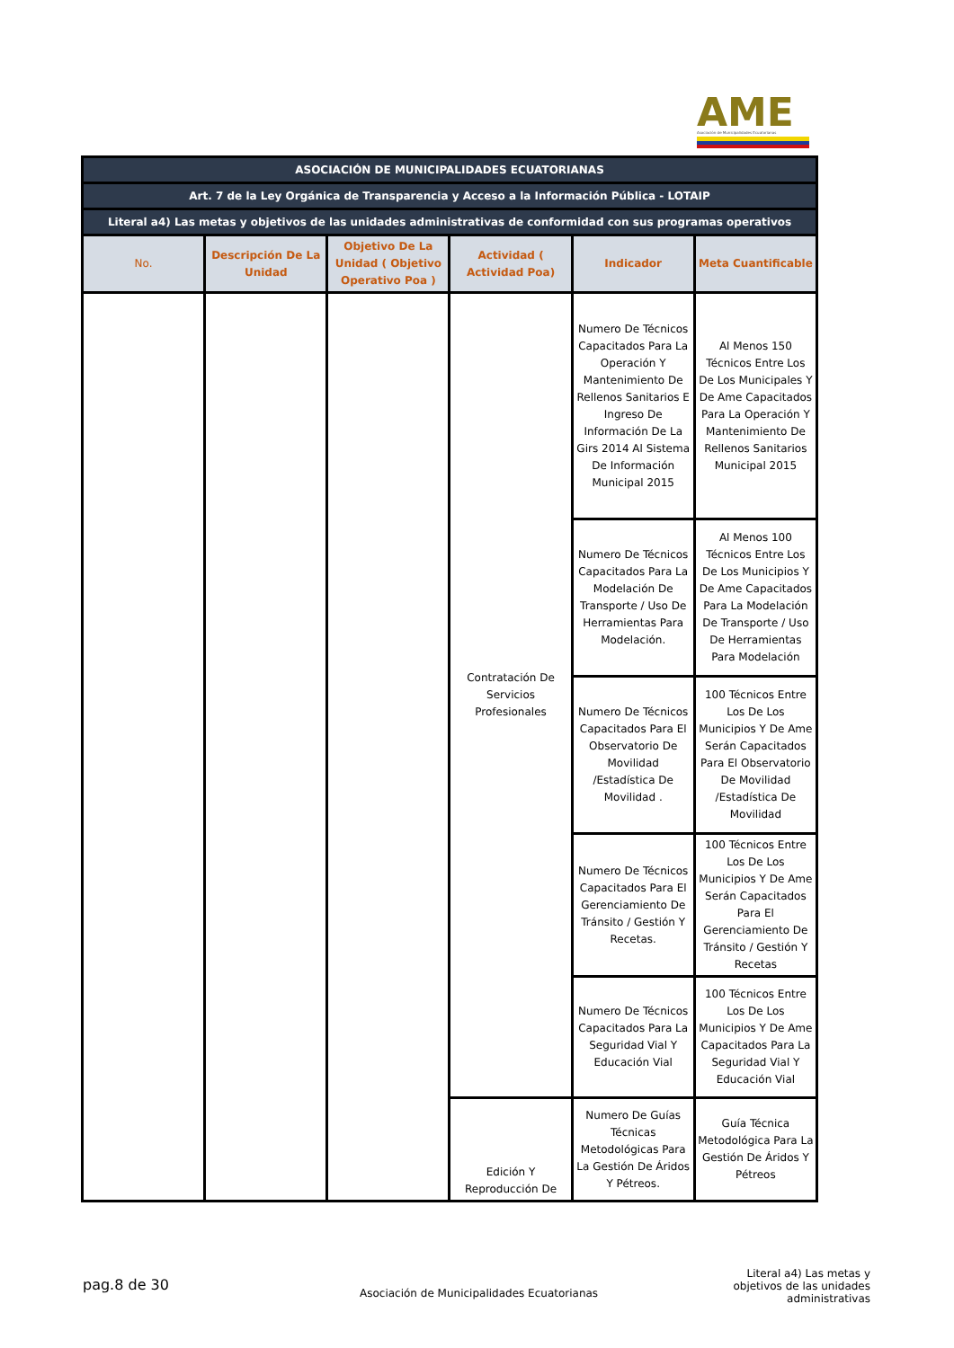AME
Asociación de Municipalidades Ecuatorianas
| ASOCIACIÓN DE MUNICIPALIDADES ECUATORIANAS | | | | | |
| Art. 7 de la Ley Orgánica de Transparencia y Acceso a la Información Pública - LOTAIP | | | | | |
| Literal a4) Las metas y objetivos de las unidades administrativas de conformidad con sus programas operativos | | | | | |
| No. | Descripción De La Unidad | Objetivo De La Unidad ( Objetivo Operativo Poa ) | Actividad ( Actividad Poa) | Indicador | Meta Cuantificable |
| | | | Contratación De Servicios Profesionales | Numero De Técnicos Capacitados Para La Operación Y Mantenimiento De Rellenos Sanitarios E Ingreso De Información De La Girs 2014 Al Sistema De Información Municipal 2015 | Al Menos 150 Técnicos Entre Los De Los Municipales Y De Ame Capacitados Para La Operación Y Mantenimiento De Rellenos Sanitarios Municipal 2015 |
| | | | | Numero De Técnicos Capacitados Para La Modelación De Transporte / Uso De Herramientas Para Modelación. | Al Menos 100 Técnicos Entre Los De Los Municipios Y De Ame Capacitados Para La Modelación De Transporte / Uso De Herramientas Para Modelación |
| | | | | Numero De Técnicos Capacitados Para El Observatorio De Movilidad /Estadística De Movilidad . | 100 Técnicos Entre Los De Los Municipios Y De Ame Serán Capacitados Para El Observatorio De Movilidad /Estadística De Movilidad |
| | | | | Numero De Técnicos Capacitados Para El Gerenciamiento De Tránsito / Gestión Y Recetas. | 100 Técnicos Entre Los De Los Municipios Y De Ame Serán Capacitados Para El Gerenciamiento De Tránsito / Gestión Y Recetas |
| | | | | Numero De Técnicos Capacitados Para La Seguridad Vial Y Educación Vial | 100 Técnicos Entre Los De Los Municipios Y De Ame Capacitados Para La Seguridad Vial Y Educación Vial |
| | | | Edición Y Reproducción De | Numero De Guías Técnicas Metodológicas Para La Gestión De Áridos Y Pétreos. | Guía Técnica Metodológica Para La Gestión De Áridos Y Pétreos |
pag.8 de 30
Asociación de Municipalidades Ecuatorianas
Literal a4) Las metas y objetivos de las unidades administrativas